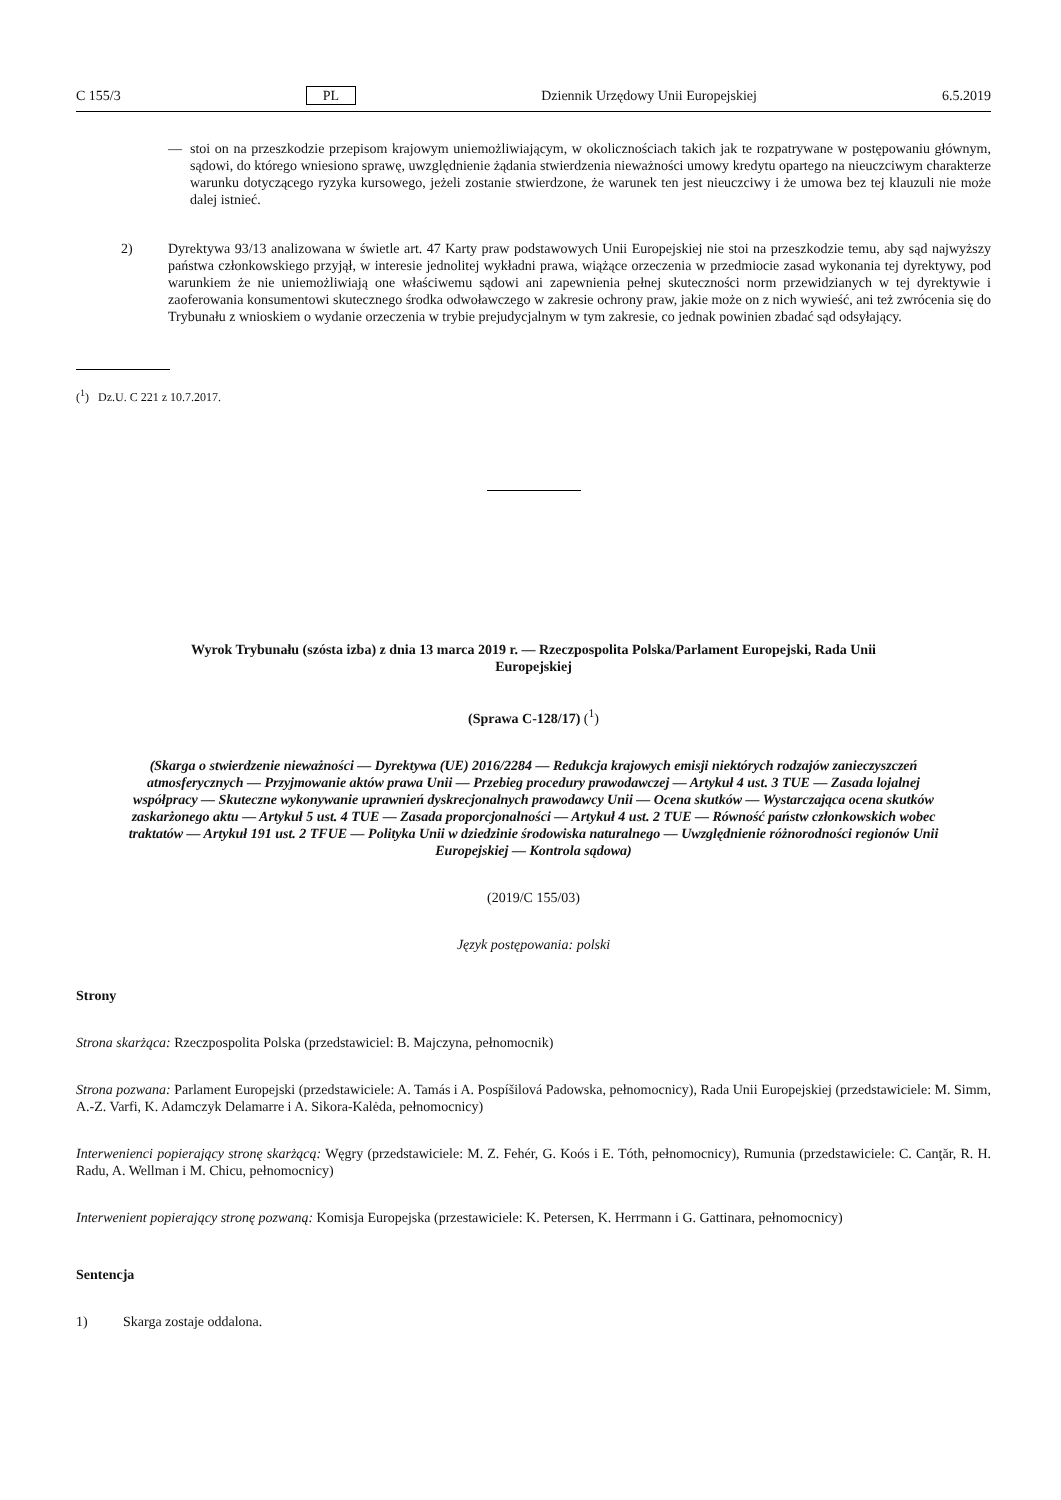C 155/3 PL Dziennik Urzędowy Unii Europejskiej 6.5.2019
— stoi on na przeszkodzie przepisom krajowym uniemożliwiającym, w okolicznościach takich jak te rozpatrywane w postępowaniu głównym, sądowi, do którego wniesiono sprawę, uwzględnienie żądania stwierdzenia nieważności umowy kredytu opartego na nieuczciwym charakterze warunku dotyczącego ryzyka kursowego, jeżeli zostanie stwierdzone, że warunek ten jest nieuczciwy i że umowa bez tej klauzuli nie może dalej istnieć.
2) Dyrektywa 93/13 analizowana w świetle art. 47 Karty praw podstawowych Unii Europejskiej nie stoi na przeszkodzie temu, aby sąd najwyższy państwa członkowskiego przyjął, w interesie jednolitej wykładni prawa, wiążące orzeczenia w przedmiocie zasad wykonania tej dyrektywy, pod warunkiem że nie uniemożliwiają one właściwemu sądowi ani zapewnienia pełnej skuteczności norm przewidzianych w tej dyrektywie i zaoferowania konsumentowi skutecznego środka odwoławczego w zakresie ochrony praw, jakie może on z nich wywieść, ani też zwrócenia się do Trybunału z wnioskiem o wydanie orzeczenia w trybie prejudycjalnym w tym zakresie, co jednak powinien zbadać sąd odsyłający.
(<sup>1</sup>) Dz.U. C 221 z 10.7.2017.
Wyrok Trybunału (szósta izba) z dnia 13 marca 2019 r. — Rzeczpospolita Polska/Parlament Europejski, Rada Unii Europejskiej
(Sprawa C-128/17) (<sup>1</sup>)
(Skarga o stwierdzenie nieważności — Dyrektywa (UE) 2016/2284 — Redukcja krajowych emisji niektórych rodzajów zanieczyszczeń atmosferycznych — Przyjmowanie aktów prawa Unii — Przebieg procedury prawodawczej — Artykuł 4 ust. 3 TUE — Zasada lojalnej współpracy — Skuteczne wykonywanie uprawnień dyskrecjonalnych prawodawcy Unii — Ocena skutków — Wystarczająca ocena skutków zaskarżonego aktu — Artykuł 5 ust. 4 TUE — Zasada proporcjonalności — Artykuł 4 ust. 2 TUE — Równość państw członkowskich wobec traktatów — Artykuł 191 ust. 2 TFUE — Polityka Unii w dziedzinie środowiska naturalnego — Uwzględnienie różnorodności regionów Unii Europejskiej — Kontrola sądowa)
(2019/C 155/03)
Język postępowania: polski
Strony
Strona skarżąca: Rzeczpospolita Polska (przedstawiciel: B. Majczyna, pełnomocnik)
Strona pozwana: Parlament Europejski (przedstawiciele: A. Tamás i A. Pospíšilová Padowska, pełnomocnicy), Rada Unii Europejskiej (przedstawiciele: M. Simm, A.-Z. Varfi, K. Adamczyk Delamarre i A. Sikora-Kalėda, pełnomocnicy)
Interwenienci popierający stronę skarżącą: Węgry (przedstawiciele: M. Z. Fehér, G. Koós i E. Tóth, pełnomocnicy), Rumunia (przedstawiciele: C. Canţăr, R. H. Radu, A. Wellman i M. Chicu, pełnomocnicy)
Interwenient popierający stronę pozwaną: Komisja Europejska (przestawiciele: K. Petersen, K. Herrmann i G. Gattinara, pełnomocnicy)
Sentencja
1) Skarga zostaje oddalona.